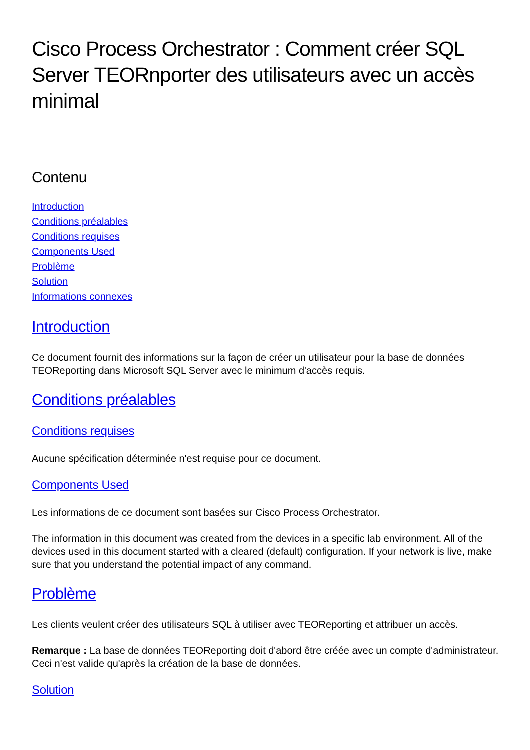Cisco Process Orchestrator : Comment créer SQL Server TEORnporter des utilisateurs avec un accès minimal
Contenu
Introduction
Conditions préalables
Conditions requises
Components Used
Problème
Solution
Informations connexes
Introduction
Ce document fournit des informations sur la façon de créer un utilisateur pour la base de données TEOReporting dans Microsoft SQL Server avec le minimum d'accès requis.
Conditions préalables
Conditions requises
Aucune spécification déterminée n'est requise pour ce document.
Components Used
Les informations de ce document sont basées sur Cisco Process Orchestrator.
The information in this document was created from the devices in a specific lab environment. All of the devices used in this document started with a cleared (default) configuration. If your network is live, make sure that you understand the potential impact of any command.
Problème
Les clients veulent créer des utilisateurs SQL à utiliser avec TEOReporting et attribuer un accès.
Remarque : La base de données TEOReporting doit d'abord être créée avec un compte d'administrateur. Ceci n'est valide qu'après la création de la base de données.
Solution